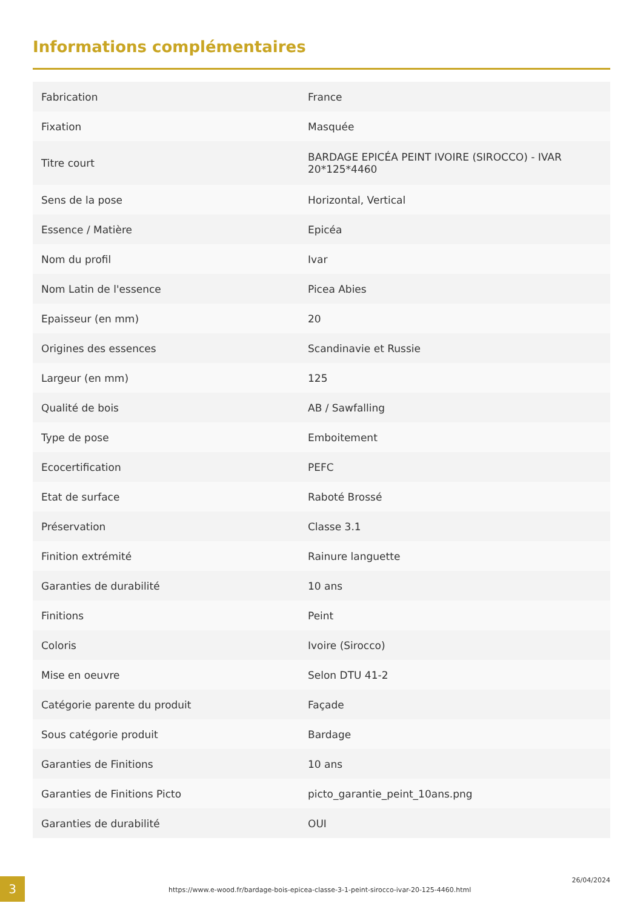Informations complémentaires
| Fabrication | France |
| Fixation | Masquée |
| Titre court | BARDAGE EPICÉA PEINT IVOIRE (SIROCCO) - IVAR 20*125*4460 |
| Sens de la pose | Horizontal, Vertical |
| Essence / Matière | Epicéa |
| Nom du profil | Ivar |
| Nom Latin de l'essence | Picea Abies |
| Epaisseur (en mm) | 20 |
| Origines des essences | Scandinavie et Russie |
| Largeur (en mm) | 125 |
| Qualité de bois | AB / Sawfalling |
| Type de pose | Emboitement |
| Ecocertification | PEFC |
| Etat de surface | Raboté Brossé |
| Préservation | Classe 3.1 |
| Finition extrémité | Rainure languette |
| Garanties de durabilité | 10 ans |
| Finitions | Peint |
| Coloris | Ivoire (Sirocco) |
| Mise en oeuvre | Selon DTU 41-2 |
| Catégorie parente du produit | Façade |
| Sous catégorie produit | Bardage |
| Garanties de Finitions | 10 ans |
| Garanties de Finitions Picto | picto_garantie_peint_10ans.png |
| Garanties de durabilité | OUI |
3
https://www.e-wood.fr/bardage-bois-epicea-classe-3-1-peint-sirocco-ivar-20-125-4460.html
26/04/2024